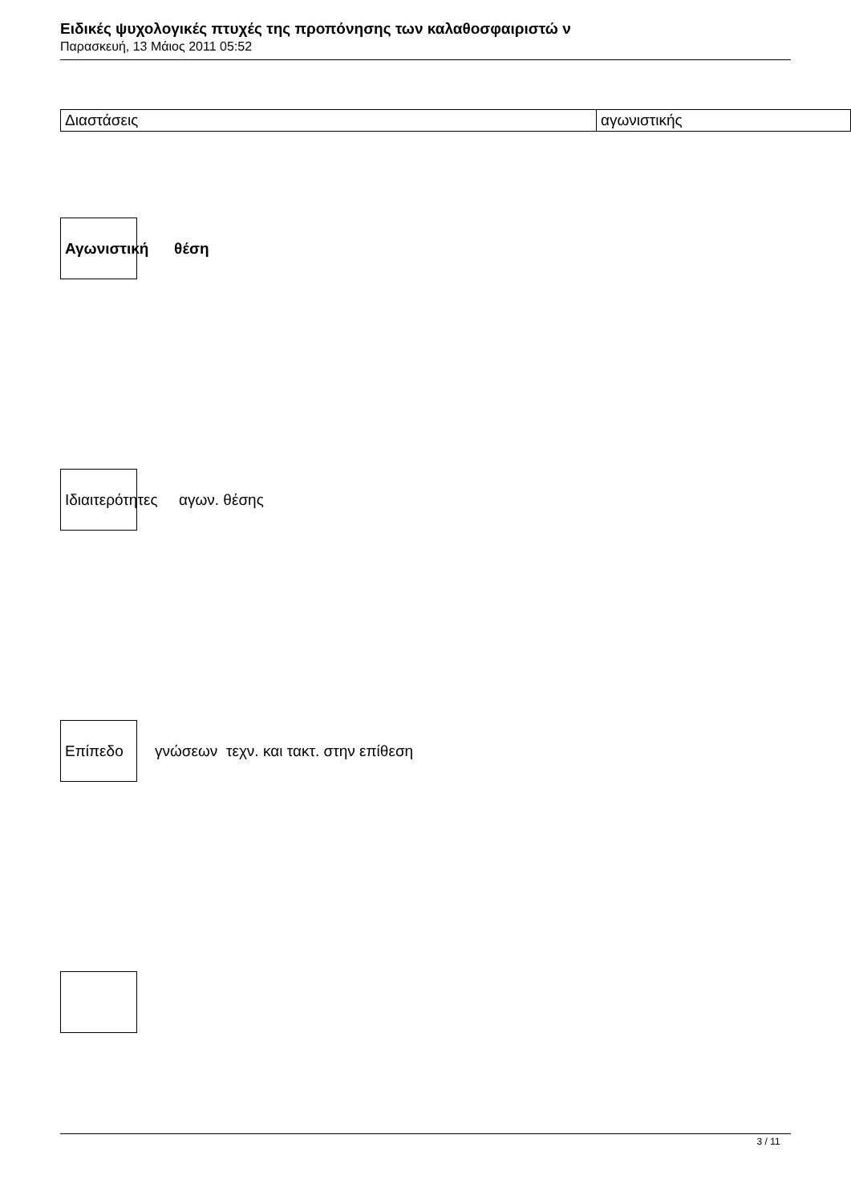Ειδικές ψυχολογικές πτυχές της προπόνησης των καλαθοσφαιριστώ ν
Παρασκευή, 13 Μάιος 2011 05:52
| Διαστάσεις | αγωνιστικής |
Αγωνιστική θέση
Ιδιαιτερότητες αγων. θέσης
Επίπεδο
γνώσεων τεχν. και τακτ. στην επίθεση
3 / 11